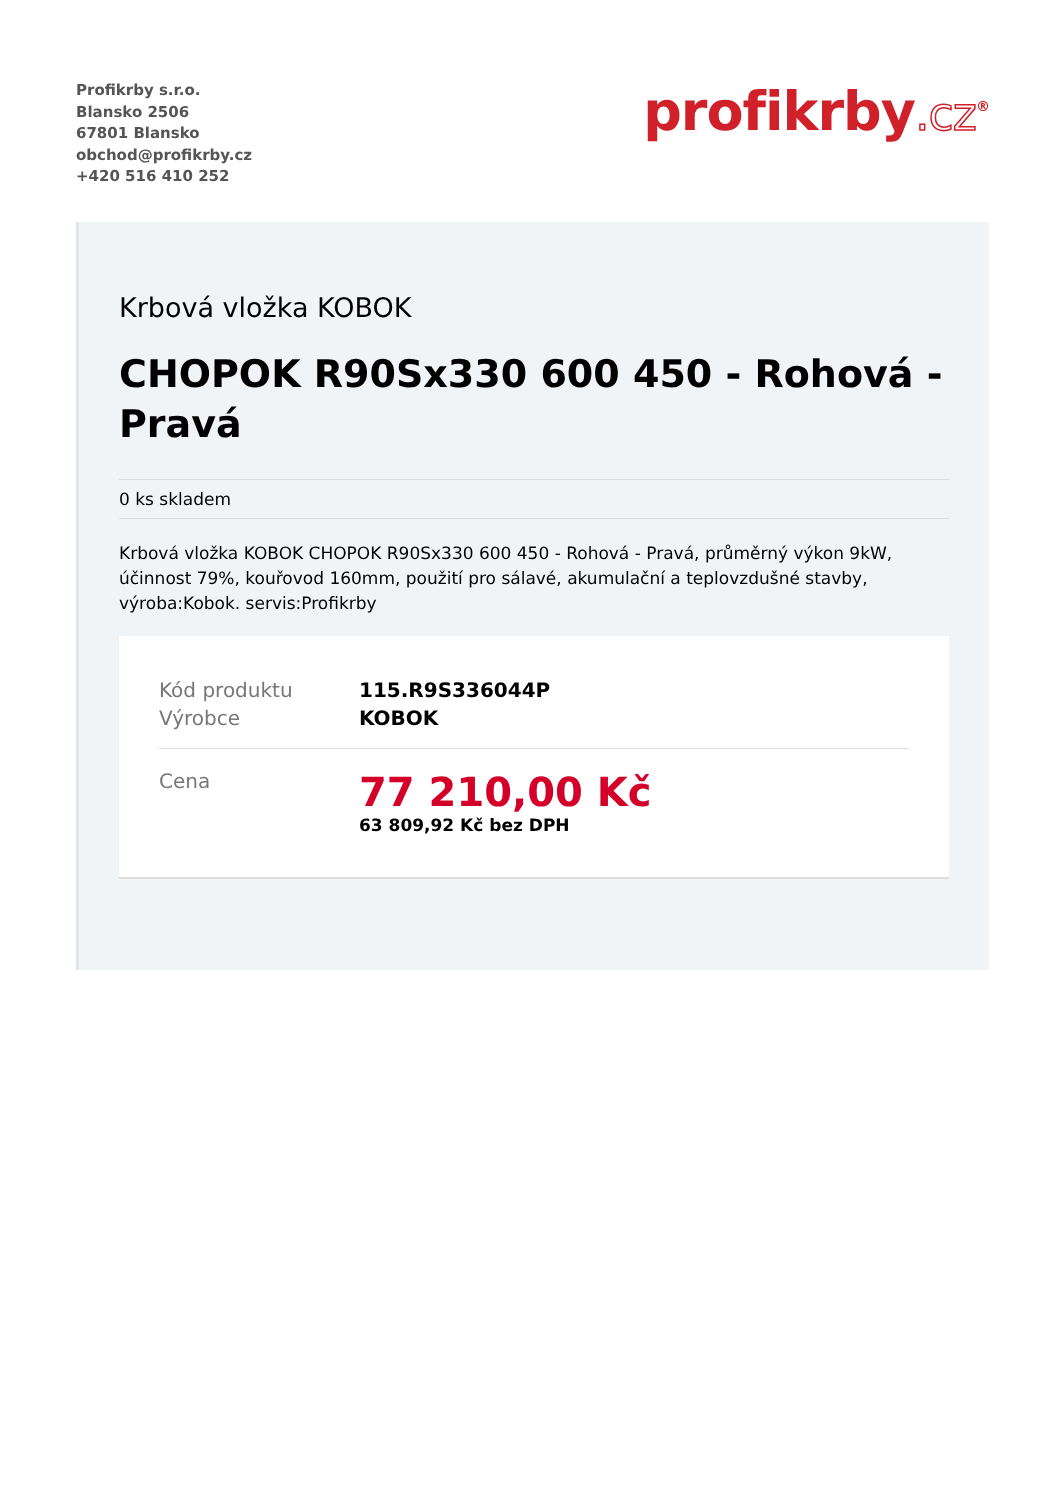Profikrby s.r.o.
Blansko 2506
67801 Blansko
obchod@profikrby.cz
+420 516 410 252
profikrby.cz<sup>®</sup>
Krbová vložka KOBOK
CHOPOK R90Sx330 600 450 - Rohová - Pravá
0 ks skladem
Krbová vložka KOBOK CHOPOK R90Sx330 600 450 - Rohová - Pravá, průměrný výkon 9kW, účinnost 79%, kouřovod 160mm, použití pro sálavé, akumulační a teplovzdušné stavby, výroba:Kobok. servis:Profikrby
| Kód produktu | 115.R9S336044P |
| Výrobce | KOBOK |
| Cena | 77 210,00 Kč 63 809,92 Kč bez DPH |